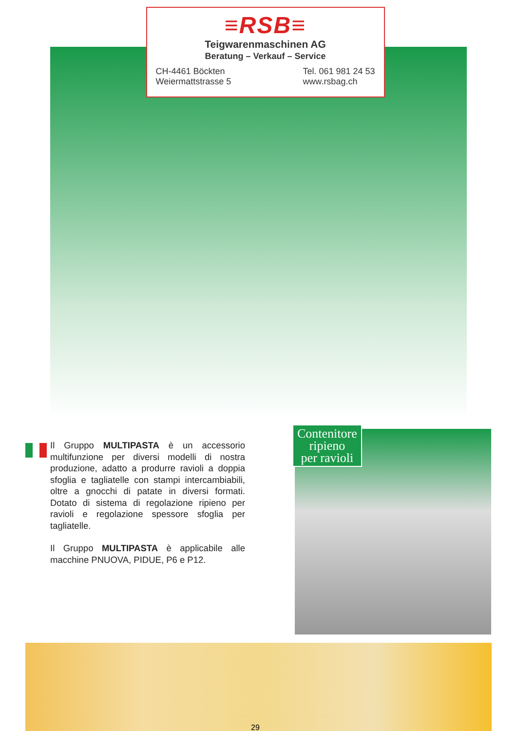≡RSB≡
Teigwarenmaschinen AG
Beratung – Verkauf – Service
CH-4461 Böckten
Weiermattstrasse 5
Tel. 061 981 24 53
www.rsbag.ch
Il Gruppo MULTIPASTA è un accessorio multifunzione per diversi modelli di nostra produzione, adatto a produrre ravioli a doppia sfoglia e tagliatelle con stampi intercambiabili, oltre a gnocchi di patate in diversi formati. Dotato di sistema di regolazione ripieno per ravioli e regolazione spessore sfoglia per tagliatelle.
Il Gruppo MULTIPASTA è applicabile alle macchine PNUOVA, PIDUE, P6 e P12.
Contenitore
ripieno
per ravioli
29